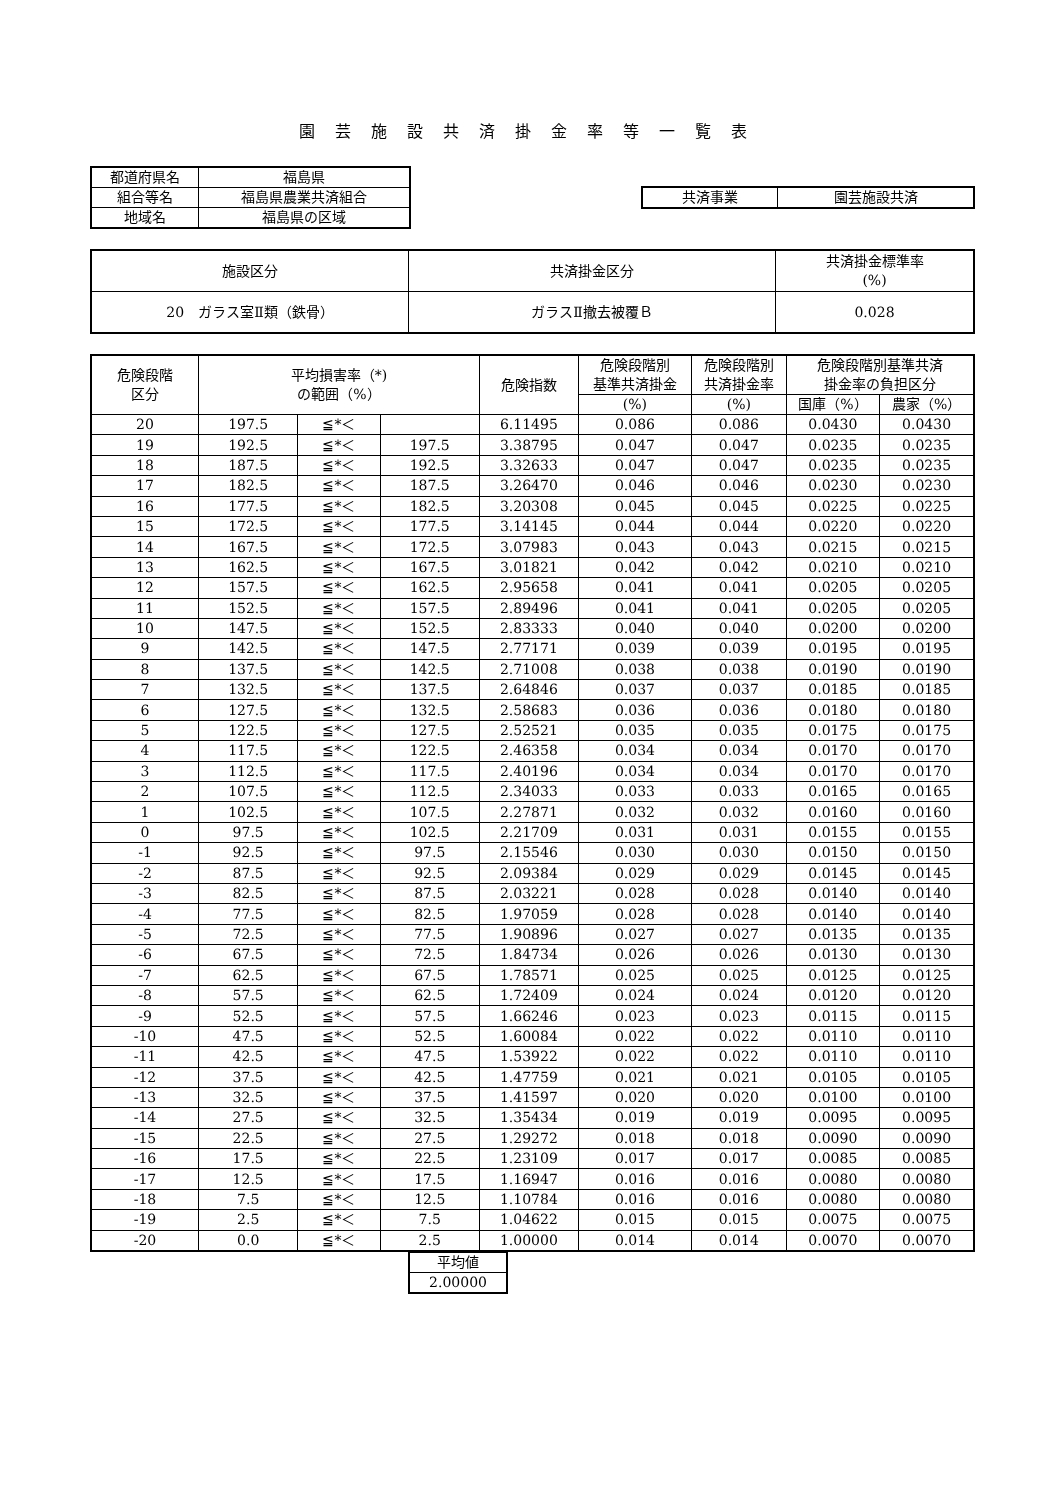園芸施設共済掛金率等一覧表
| 都道府県名 | 福島県 |
| 組合等名 | 福島県農業共済組合 |
| 地域名 | 福島県の区域 |
| 共済事業 | 園芸施設共済 |
| 施設区分 | 共済掛金区分 | 共済掛金標準率 (%) |
| 20 ガラス室Ⅱ類（鉄骨） | ガラスⅡ撤去被覆Ｂ | 0.028 |
| 危険段階 区分 | 平均損害率（*) の範囲（%） | | | 危険指数 | 危険段階別 基準共済掛金 | 危険段階別 共済掛金率 | 危険段階別基準共済 掛金率の負担区分 | |
| --- | --- | --- | --- | --- | --- | --- | --- | --- |
| | | | | | (%) | (%) | 国庫（%） | 農家（%） |
| 20 | 197.5 | ≦*＜ | | 6.11495 | 0.086 | 0.086 | 0.0430 | 0.0430 |
| 19 | 192.5 | ≦*＜ | 197.5 | 3.38795 | 0.047 | 0.047 | 0.0235 | 0.0235 |
| 18 | 187.5 | ≦*＜ | 192.5 | 3.32633 | 0.047 | 0.047 | 0.0235 | 0.0235 |
| 17 | 182.5 | ≦*＜ | 187.5 | 3.26470 | 0.046 | 0.046 | 0.0230 | 0.0230 |
| 16 | 177.5 | ≦*＜ | 182.5 | 3.20308 | 0.045 | 0.045 | 0.0225 | 0.0225 |
| 15 | 172.5 | ≦*＜ | 177.5 | 3.14145 | 0.044 | 0.044 | 0.0220 | 0.0220 |
| 14 | 167.5 | ≦*＜ | 172.5 | 3.07983 | 0.043 | 0.043 | 0.0215 | 0.0215 |
| 13 | 162.5 | ≦*＜ | 167.5 | 3.01821 | 0.042 | 0.042 | 0.0210 | 0.0210 |
| 12 | 157.5 | ≦*＜ | 162.5 | 2.95658 | 0.041 | 0.041 | 0.0205 | 0.0205 |
| 11 | 152.5 | ≦*＜ | 157.5 | 2.89496 | 0.041 | 0.041 | 0.0205 | 0.0205 |
| 10 | 147.5 | ≦*＜ | 152.5 | 2.83333 | 0.040 | 0.040 | 0.0200 | 0.0200 |
| 9 | 142.5 | ≦*＜ | 147.5 | 2.77171 | 0.039 | 0.039 | 0.0195 | 0.0195 |
| 8 | 137.5 | ≦*＜ | 142.5 | 2.71008 | 0.038 | 0.038 | 0.0190 | 0.0190 |
| 7 | 132.5 | ≦*＜ | 137.5 | 2.64846 | 0.037 | 0.037 | 0.0185 | 0.0185 |
| 6 | 127.5 | ≦*＜ | 132.5 | 2.58683 | 0.036 | 0.036 | 0.0180 | 0.0180 |
| 5 | 122.5 | ≦*＜ | 127.5 | 2.52521 | 0.035 | 0.035 | 0.0175 | 0.0175 |
| 4 | 117.5 | ≦*＜ | 122.5 | 2.46358 | 0.034 | 0.034 | 0.0170 | 0.0170 |
| 3 | 112.5 | ≦*＜ | 117.5 | 2.40196 | 0.034 | 0.034 | 0.0170 | 0.0170 |
| 2 | 107.5 | ≦*＜ | 112.5 | 2.34033 | 0.033 | 0.033 | 0.0165 | 0.0165 |
| 1 | 102.5 | ≦*＜ | 107.5 | 2.27871 | 0.032 | 0.032 | 0.0160 | 0.0160 |
| 0 | 97.5 | ≦*＜ | 102.5 | 2.21709 | 0.031 | 0.031 | 0.0155 | 0.0155 |
| -1 | 92.5 | ≦*＜ | 97.5 | 2.15546 | 0.030 | 0.030 | 0.0150 | 0.0150 |
| -2 | 87.5 | ≦*＜ | 92.5 | 2.09384 | 0.029 | 0.029 | 0.0145 | 0.0145 |
| -3 | 82.5 | ≦*＜ | 87.5 | 2.03221 | 0.028 | 0.028 | 0.0140 | 0.0140 |
| -4 | 77.5 | ≦*＜ | 82.5 | 1.97059 | 0.028 | 0.028 | 0.0140 | 0.0140 |
| -5 | 72.5 | ≦*＜ | 77.5 | 1.90896 | 0.027 | 0.027 | 0.0135 | 0.0135 |
| -6 | 67.5 | ≦*＜ | 72.5 | 1.84734 | 0.026 | 0.026 | 0.0130 | 0.0130 |
| -7 | 62.5 | ≦*＜ | 67.5 | 1.78571 | 0.025 | 0.025 | 0.0125 | 0.0125 |
| -8 | 57.5 | ≦*＜ | 62.5 | 1.72409 | 0.024 | 0.024 | 0.0120 | 0.0120 |
| -9 | 52.5 | ≦*＜ | 57.5 | 1.66246 | 0.023 | 0.023 | 0.0115 | 0.0115 |
| -10 | 47.5 | ≦*＜ | 52.5 | 1.60084 | 0.022 | 0.022 | 0.0110 | 0.0110 |
| -11 | 42.5 | ≦*＜ | 47.5 | 1.53922 | 0.022 | 0.022 | 0.0110 | 0.0110 |
| -12 | 37.5 | ≦*＜ | 42.5 | 1.47759 | 0.021 | 0.021 | 0.0105 | 0.0105 |
| -13 | 32.5 | ≦*＜ | 37.5 | 1.41597 | 0.020 | 0.020 | 0.0100 | 0.0100 |
| -14 | 27.5 | ≦*＜ | 32.5 | 1.35434 | 0.019 | 0.019 | 0.0095 | 0.0095 |
| -15 | 22.5 | ≦*＜ | 27.5 | 1.29272 | 0.018 | 0.018 | 0.0090 | 0.0090 |
| -16 | 17.5 | ≦*＜ | 22.5 | 1.23109 | 0.017 | 0.017 | 0.0085 | 0.0085 |
| -17 | 12.5 | ≦*＜ | 17.5 | 1.16947 | 0.016 | 0.016 | 0.0080 | 0.0080 |
| -18 | 7.5 | ≦*＜ | 12.5 | 1.10784 | 0.016 | 0.016 | 0.0080 | 0.0080 |
| -19 | 2.5 | ≦*＜ | 7.5 | 1.04622 | 0.015 | 0.015 | 0.0075 | 0.0075 |
| -20 | 0.0 | ≦*＜ | 2.5 | 1.00000 | 0.014 | 0.014 | 0.0070 | 0.0070 |
| 平均値 |
| 2.00000 |